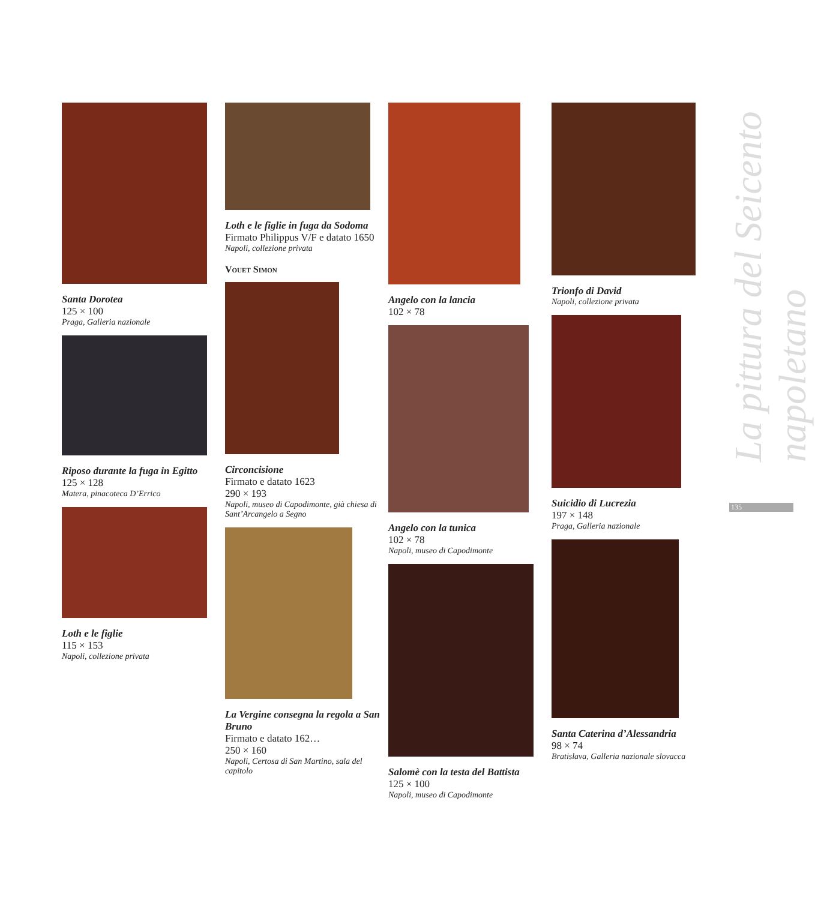Santa Dorotea
125 × 100
Praga, Galleria nazionale
Riposo durante la fuga in Egitto
125 × 128
Matera, pinacoteca D’Errico
Loth e le figlie
115 × 153
Napoli, collezione privata
Loth e le figlie in fuga da Sodoma
Firmato Philippus V/F e datato 1650
Napoli, collezione privata
Vouet Simon
Circoncisione
Firmato e datato 1623
290 × 193
Napoli, museo di Capodimonte, già chiesa di Sant’Arcangelo a Segno
La Vergine consegna la regola a San Bruno
Firmato e datato 162…
250 × 160
Napoli, Certosa di San Martino, sala del capitolo
Angelo con la lancia
102 × 78
Angelo con la tunica
102 × 78
Napoli, museo di Capodimonte
Salomè con la testa del Battista
125 × 100
Napoli, museo di Capodimonte
Trionfo di David
Napoli, collezione privata
Suicidio di Lucrezia
197 × 148
Praga, Galleria nazionale
Santa Caterina d’Alessandria
98 × 74
Bratislava, Galleria nazionale slovacca
La pittura del Seicento napoletano
135